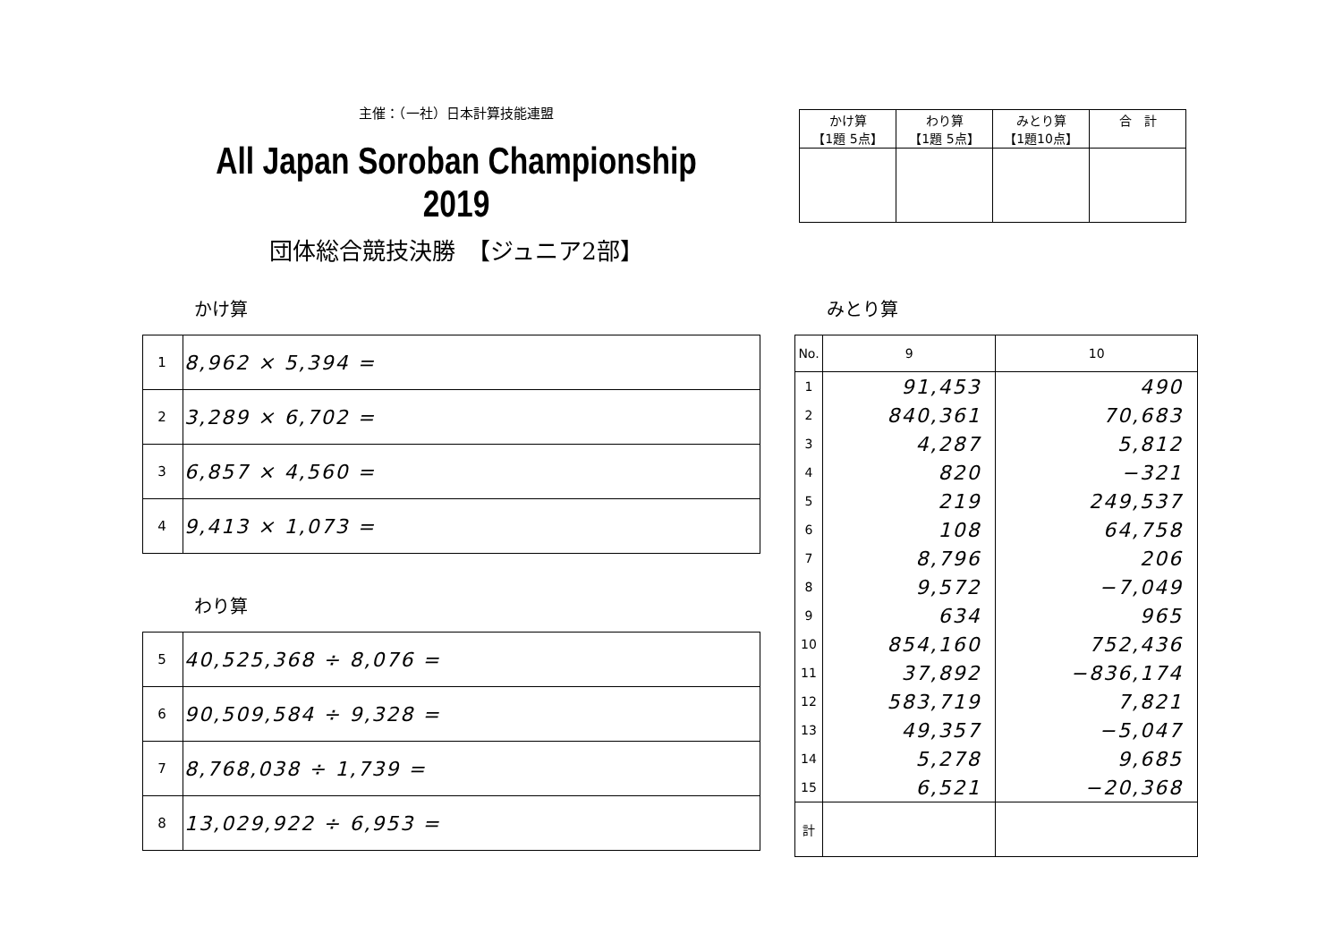主催：（一社）日本計算技能連盟
All Japan Soroban Championship 2019
団体総合競技決勝　【ジュニア2部】
| かけ算 【1題 5点】 | わり算 【1題 5点】 | みとり算 【1題10点】 | 合 計 |
かけ算 みとり算
| 1 | 8,962 × 5,394 = |
| 2 | 3,289 × 6,702 = |
| 3 | 6,857 × 4,560 = |
| 4 | 9,413 × 1,073 = |
わり算
| 5 | 40,525,368 ÷ 8,076 = |
| 6 | 90,509,584 ÷ 9,328 = |
| 7 | 8,768,038 ÷ 1,739 = |
| 8 | 13,029,922 ÷ 6,953 = |
| No. | 9 | 10 |
| --- | --- | --- |
| 1 | 91,453 | 490 |
| 2 | 840,361 | 70,683 |
| 3 | 4,287 | 5,812 |
| 4 | 820 | −321 |
| 5 | 219 | 249,537 |
| 6 | 108 | 64,758 |
| 7 | 8,796 | 206 |
| 8 | 9,572 | −7,049 |
| 9 | 634 | 965 |
| 10 | 854,160 | 752,436 |
| 11 | 37,892 | −836,174 |
| 12 | 583,719 | 7,821 |
| 13 | 49,357 | −5,047 |
| 14 | 5,278 | 9,685 |
| 15 | 6,521 | −20,368 |
| 計 | | |